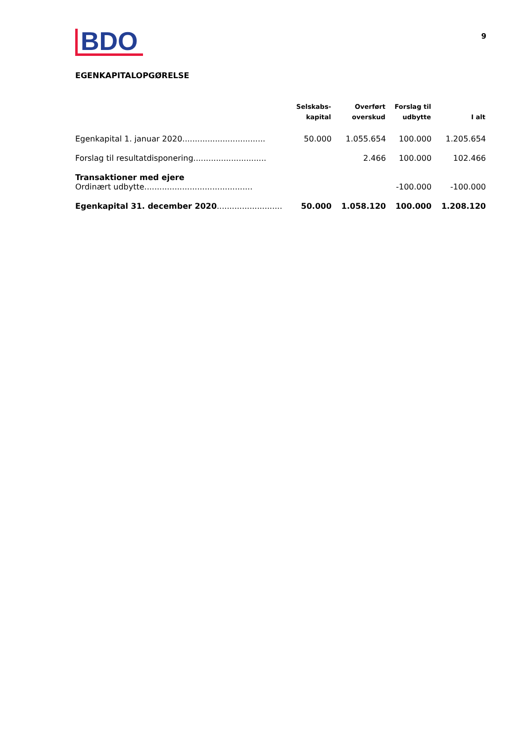BDO
9
EGENKAPITALOPGØRELSE
| | Selskabs- kapital | Overført overskud | Forslag til udbytte | I alt |
| --- | --- | --- | --- | --- |
| Egenkapital 1. januar 2020................................. | 50.000 | 1.055.654 | 100.000 | 1.205.654 |
| Forslag til resultatdisponering............................. | | 2.466 | 100.000 | 102.466 |
| Transaktioner med ejere Ordinært udbytte........................................... | | | -100.000 | -100.000 |
| Egenkapital 31. december 2020 .......................... | 50.000 | 1.058.120 | 100.000 | 1.208.120 |